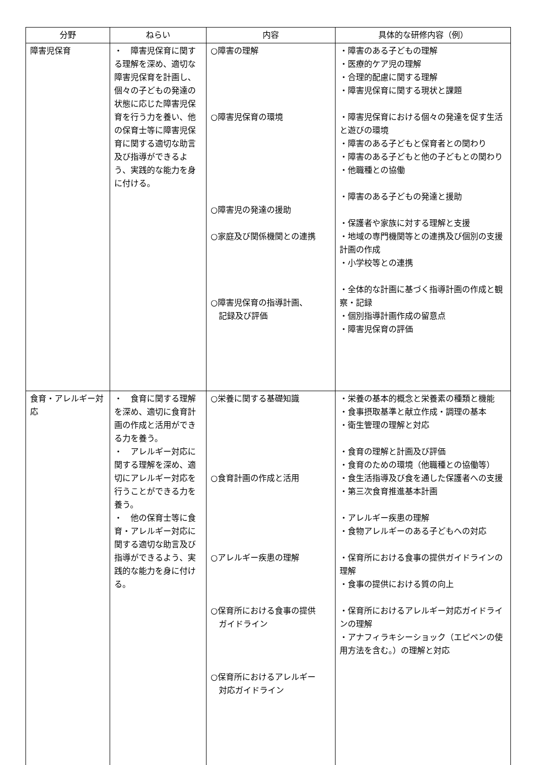| 分野 | ねらい | 内容 | 具体的な研修内容（例） |
| --- | --- | --- | --- |
| 障害児保育 | ・ 障害児保育に関する理解を深め、適切な障害児保育を計画し、個々の子どもの発達の状態に応じた障害児保育を行う力を養い、他の保育士等に障害児保育に関する適切な助言及び指導ができるよう、実践的な能力を身に付ける。 | ○障害の理解 ○障害児保育の環境 ○障害児の発達の援助 ○家庭及び関係機関との連携 ○障害児保育の指導計画、 記録及び評価 | ・障害のある子どもの理解 ・医療的ケア児の理解 ・合理的配慮に関する理解 ・障害児保育に関する現状と課題 ・障害児保育における個々の発達を促す生活と遊びの環境 ・障害のある子どもと保育者との関わり ・障害のある子どもと他の子どもとの関わり ・他職種との協働 ・障害のある子どもの発達と援助 ・保護者や家族に対する理解と支援 ・地域の専門機関等との連携及び個別の支援計画の作成 ・小学校等との連携 ・全体的な計画に基づく指導計画の作成と観察・記録 ・個別指導計画作成の留意点 ・障害児保育の評価 |
| 食育・アレルギー対応 | ・ 食育に関する理解を深め、適切に食育計画の作成と活用ができる力を養う。 ・ アレルギー対応に関する理解を深め、適切にアレルギー対応を行うことができる力を養う。 ・ 他の保育士等に食育・アレルギー対応に関する適切な助言及び指導ができるよう、実践的な能力を身に付ける。 | ○栄養に関する基礎知識 ○食育計画の作成と活用 ○アレルギー疾患の理解 ○保育所における食事の提供 ガイドライン ○保育所におけるアレルギー 対応ガイドライン | ・栄養の基本的概念と栄養素の種類と機能 ・食事摂取基準と献立作成・調理の基本 ・衛生管理の理解と対応 ・食育の理解と計画及び評価 ・食育のための環境（他職種との協働等） ・食生活指導及び食を通した保護者への支援 ・第三次食育推進基本計画 ・アレルギー疾患の理解 ・食物アレルギーのある子どもへの対応 ・保育所における食事の提供ガイドラインの理解 ・食事の提供における質の向上 ・保育所におけるアレルギー対応ガイドラインの理解 ・アナフィラキシーショック（エピペンの使用方法を含む。）の理解と対応 |